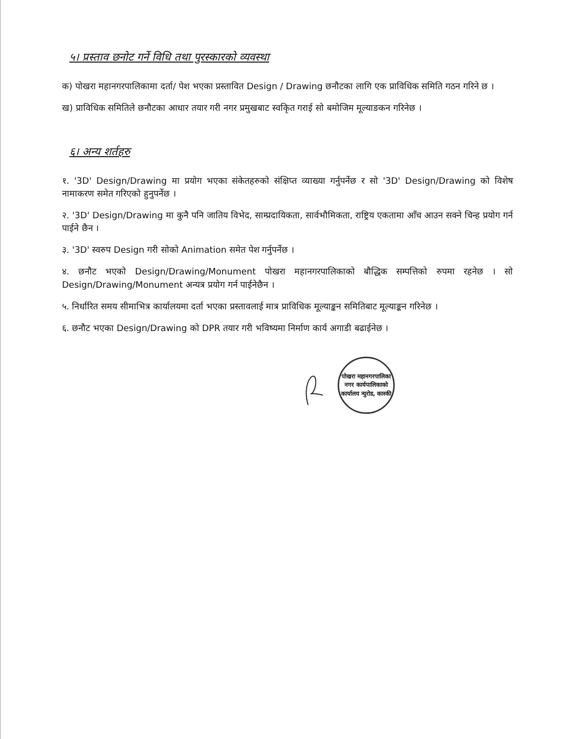५। प्रस्ताव छनोट गर्ने विधि तथा पुरस्कारको व्यवस्था
क) पोखरा महानगरपालिकामा दर्ता/ पेश भएका प्रस्तावित Design / Drawing छनौटका लागि एक प्राविधिक समिति गठन गरिने छ ।
ख) प्राविधिक समितिले छनौटका आधार तयार गरी नगर प्रमुखबाट स्वकृित गराई सो बमोजिम मूल्याङकन गरिनेछ ।
६। अन्य शर्तहरु
१. '3D' Design/Drawing मा प्रयोग भएका संकेतहरुको संक्षिप्त व्याख्या गर्नुपर्नेछ र सो '3D' Design/Drawing को विशेष नामाकरण समेत गरिएको हुनुपर्नेछ ।
२. '3D' Design/Drawing मा कुनै पनि जातिय विभेद, साम्प्रदायिकता, सार्वभौमिकता, राष्ट्रिय एकतामा आँच आउन सक्ने चिन्ह प्रयोग गर्न पाईने छैन ।
३. '3D' स्वरुप Design गरी सोको Animation समेत पेश गर्नुपर्नेछ ।
४. छनौट भएको Design/Drawing/Monument पोखरा महानगरपालिकाको बौद्धिक सम्पत्तिको रुपमा रहनेछ । सो Design/Drawing/Monument अन्यत्र प्रयोग गर्न पाईनेछैन ।
५. निर्धारित समय सीमाभित्र कार्यालयमा दर्ता भएका प्रस्तावलाई मात्र प्राविधिक मूल्याङ्कन समितिबाट मूल्याङ्कन गरिनेछ ।
६. छनौट भएका Design/Drawing को DPR तयार गरी भविष्यमा निर्माण कार्य अगाडी बढाईनेछ ।
पोखरा महानगरपालिका नगर कार्यपालिकाको कार्यालय न्युरोड, कास्की